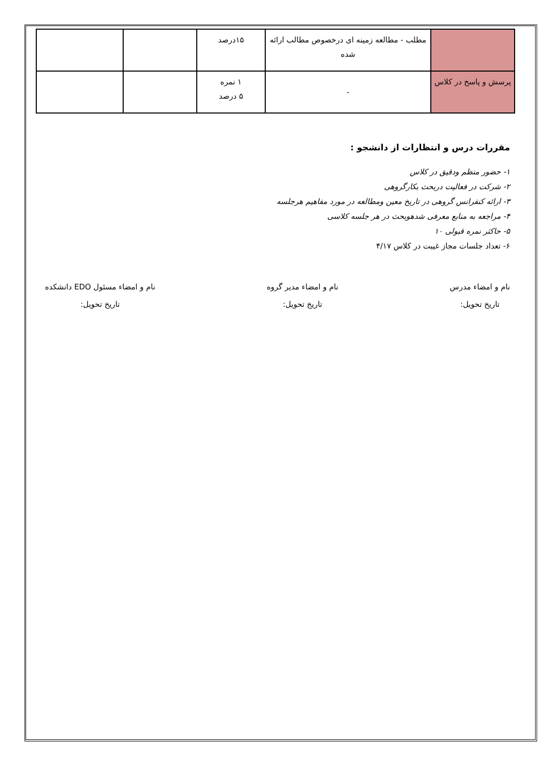| | مطلب - مطالعه زمینه ای درخصوص مطالب ارائه شده | ۱۵درصد | | |
| پرسش و پاسخ در کلاس | - | ۱ نمره ۵ درصد | | |
مقررات درس و انتظارات از دانشجو :
۱- حضور منظم ودقیق در کلاس
۲- شرکت در فعالیت دربحث بکارگروهی
۳- ارائه کنفرانس گروهی در تاریخ معین ومطالعه در مورد مفاهیم هرجلسه
۴- مراجعه به منابع معرفی شدهوبحث در هر جلسه کلاسی
۵- حاکثر نمره قبولی ۱۰
۶- تعداد جلسات مجاز غیبت در کلاس ۴/۱۷
نام و امضاء مدرس
تاریخ تحویل:
نام و امضاء مدیر گروه
تاریخ تحویل:
نام و امضاء مسئول EDO دانشکده
تاریخ تحویل: